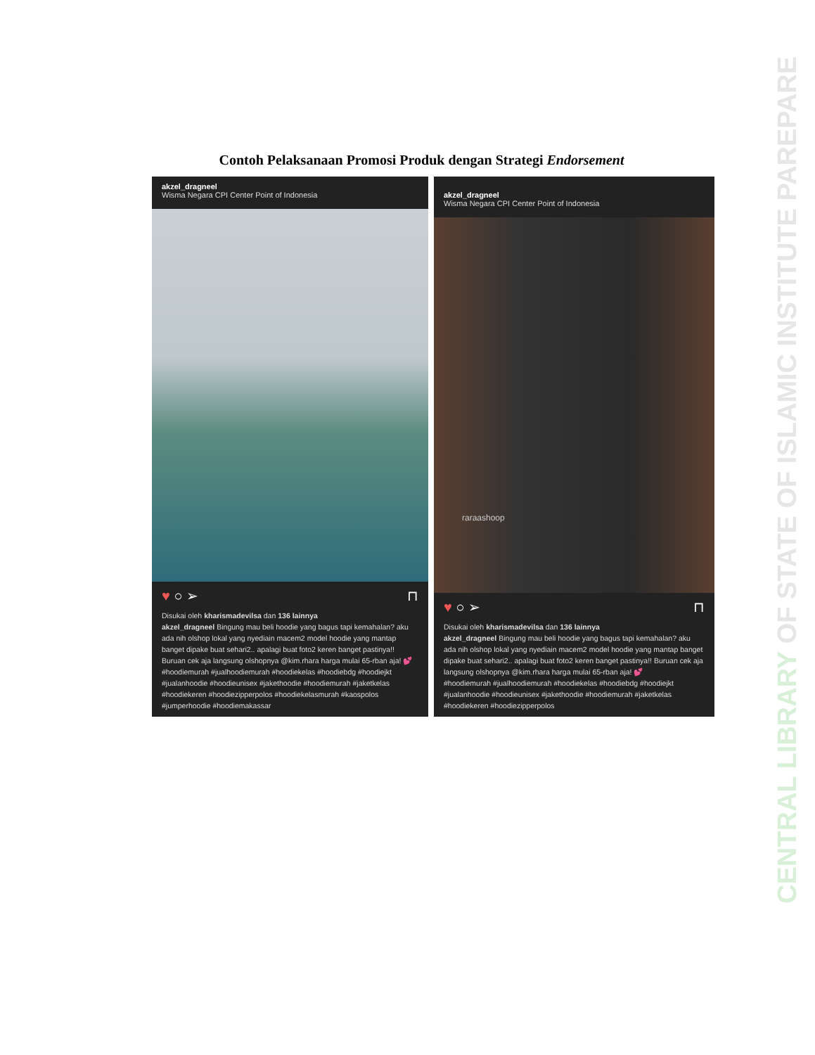Contoh Pelaksanaan Promosi Produk dengan Strategi Endorsement
akzel_dragneel
Wisma Negara CPI Center Point of Indonesia
♥ ○ ➢ ⊓
Disukai oleh kharismadevilsa dan 136 lainnya
akzel_dragneel Bingung mau beli hoodie yang bagus tapi kemahalan? aku ada nih olshop lokal yang nyediain macem2 model hoodie yang mantap banget dipake buat sehari2.. apalagi buat foto2 keren banget pastinya!! Buruan cek aja langsung olshopnya @kim.rhara harga mulai 65-rban aja! 💕
#hoodiemurah #jualhoodiemurah #hoodiekelas #hoodiebdg #hoodiejkt #jualanhoodie #hoodieunisex #jakethoodie #hoodiemurah #jaketkelas #hoodiekeren #hoodiezipperpolos #hoodiekelasmurah #kaospolos #jumperhoodie #hoodiemakassar
akzel_dragneel
Wisma Negara CPI Center Point of Indonesia
raraashoop
♥ ○ ➢ ⊓
Disukai oleh kharismadevilsa dan 136 lainnya
akzel_dragneel Bingung mau beli hoodie yang bagus tapi kemahalan? aku ada nih olshop lokal yang nyediain macem2 model hoodie yang mantap banget dipake buat sehari2.. apalagi buat foto2 keren banget pastinya!! Buruan cek aja langsung olshopnya @kim.rhara harga mulai 65-rban aja! 💕
#hoodiemurah #jualhoodiemurah #hoodiekelas #hoodiebdg #hoodiejkt #jualanhoodie #hoodieunisex #jakethoodie #hoodiemurah #jaketkelas #hoodiekeren #hoodiezipperpolos
CENTRAL LIBRARY OF STATE OF ISLAMIC INSTITUTE PAREPARE